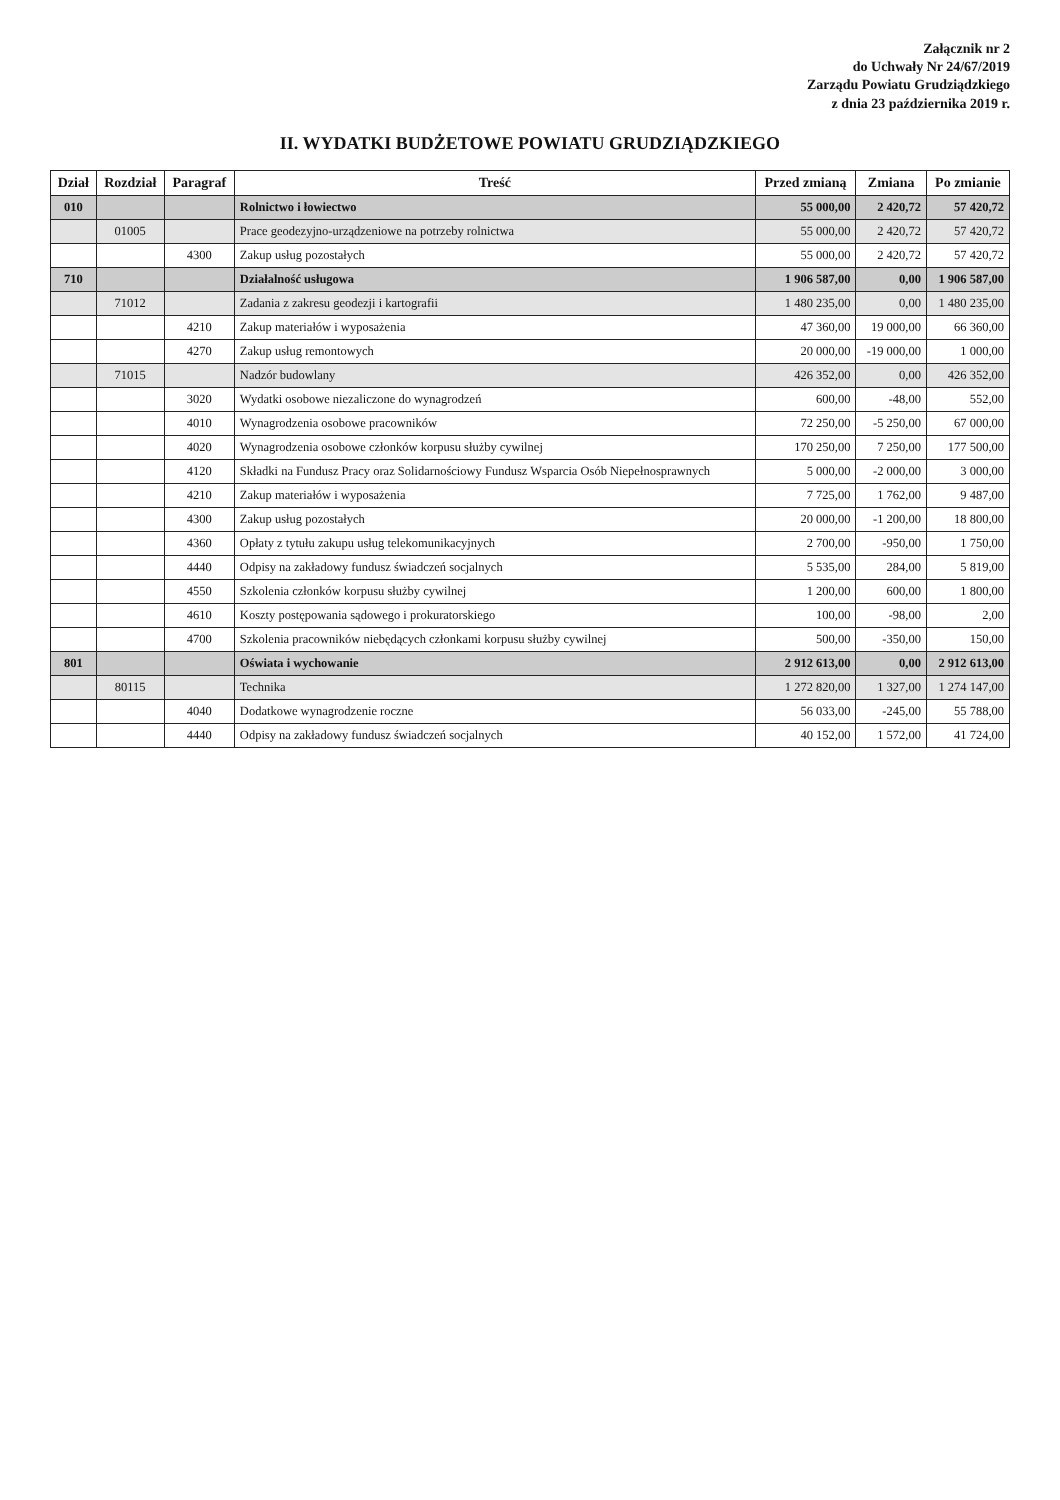Załącznik nr 2
do Uchwały Nr 24/67/2019
Zarządu Powiatu Grudziądzkiego
z dnia 23 października 2019 r.
II. WYDATKI BUDŻETOWE POWIATU GRUDZIĄDZKIEGO
| Dział | Rozdział | Paragraf | Treść | Przed zmianą | Zmiana | Po zmianie |
| --- | --- | --- | --- | --- | --- | --- |
| 010 | | | Rolnictwo i łowiectwo | 55 000,00 | 2 420,72 | 57 420,72 |
| | 01005 | | Prace geodezyjno-urządzeniowe na potrzeby rolnictwa | 55 000,00 | 2 420,72 | 57 420,72 |
| | | 4300 | Zakup usług pozostałych | 55 000,00 | 2 420,72 | 57 420,72 |
| 710 | | | Działalność usługowa | 1 906 587,00 | 0,00 | 1 906 587,00 |
| | 71012 | | Zadania z zakresu geodezji i kartografii | 1 480 235,00 | 0,00 | 1 480 235,00 |
| | | 4210 | Zakup materiałów i wyposażenia | 47 360,00 | 19 000,00 | 66 360,00 |
| | | 4270 | Zakup usług remontowych | 20 000,00 | -19 000,00 | 1 000,00 |
| | 71015 | | Nadzór budowlany | 426 352,00 | 0,00 | 426 352,00 |
| | | 3020 | Wydatki osobowe niezaliczone do wynagrodzeń | 600,00 | -48,00 | 552,00 |
| | | 4010 | Wynagrodzenia osobowe pracowników | 72 250,00 | -5 250,00 | 67 000,00 |
| | | 4020 | Wynagrodzenia osobowe członków korpusu służby cywilnej | 170 250,00 | 7 250,00 | 177 500,00 |
| | | 4120 | Składki na Fundusz Pracy oraz Solidarnościowy Fundusz Wsparcia Osób Niepełnosprawnych | 5 000,00 | -2 000,00 | 3 000,00 |
| | | 4210 | Zakup materiałów i wyposażenia | 7 725,00 | 1 762,00 | 9 487,00 |
| | | 4300 | Zakup usług pozostałych | 20 000,00 | -1 200,00 | 18 800,00 |
| | | 4360 | Opłaty z tytułu zakupu usług telekomunikacyjnych | 2 700,00 | -950,00 | 1 750,00 |
| | | 4440 | Odpisy na zakładowy fundusz świadczeń socjalnych | 5 535,00 | 284,00 | 5 819,00 |
| | | 4550 | Szkolenia członków korpusu służby cywilnej | 1 200,00 | 600,00 | 1 800,00 |
| | | 4610 | Koszty postępowania sądowego i prokuratorskiego | 100,00 | -98,00 | 2,00 |
| | | 4700 | Szkolenia pracowników niebędących członkami korpusu służby cywilnej | 500,00 | -350,00 | 150,00 |
| 801 | | | Oświata i wychowanie | 2 912 613,00 | 0,00 | 2 912 613,00 |
| | 80115 | | Technika | 1 272 820,00 | 1 327,00 | 1 274 147,00 |
| | | 4040 | Dodatkowe wynagrodzenie roczne | 56 033,00 | -245,00 | 55 788,00 |
| | | 4440 | Odpisy na zakładowy fundusz świadczeń socjalnych | 40 152,00 | 1 572,00 | 41 724,00 |